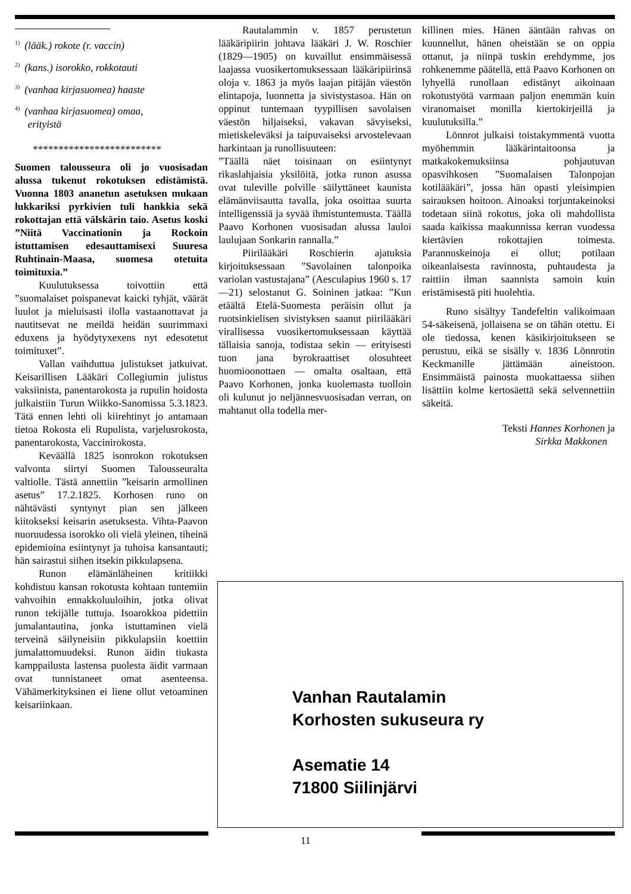<sup>1)</sup> (lääk.) rokote (r. vaccin)
<sup>2)</sup> (kans.) isorokko, rokkotauti
<sup>3)</sup> (vanhaa kirjasuomea) haaste
<sup>4)</sup> (vanhaa kirjasuomea) omaa,
erityistä
*************************
Suomen talousseura oli jo vuosisadan alussa tukenut rokotuksen edistämistä. Vuonna 1803 ananetun asetuksen mukaan lukkariksi pyrkivien tuli hankkia sekä rokottajan että välskärin taio. Asetus koski ”Niitä Vaccinationin ja Rockoin istuttamisen edesauttamisexi Suuresa Ruhtinain-Maasa, suomesa otetuita toimituxia.”
Kuulutuksessa toivottiin että ”suomalaiset poispanevat kaicki tyhjät, väärät luulot ja mieluisasti ilolla vastaanottavat ja nautitsevat ne meildä heidän suurimmaxi eduxens ja hyödytyxexens nyt edesotetut toimituxet”.
Vallan vaihduttua julistukset jatkuivat. Keisarillisen Lääkäri Collegiumin julistus vaksiinista, panentarokosta ja rupulin hoidosta julkaistiin Turun Wiikko-Sanomissa 5.3.1823. Tätä ennen lehti oli kiirehtinyt jo antamaan tietoa Rokosta eli Rupulista, varjelusrokosta, panentarokosta, Vaccinirokosta.
Keväällä 1825 isonrokon rokotuksen valvonta siirtyi Suomen Talousseuralta valtiolle. Tästä annettiin ”keisarin armollinen asetus” 17.2.1825. Korhosen runo on nähtävästi syntynyt pian sen jälkeen kiitokseksi keisarin asetuksesta. Vihta-Paavon nuoruudessa isorokko oli vielä yleinen, tiheinä epidemioina esiintynyt ja tuhoisa kansantauti; hän sairastui siihen itsekin pikkulapsena.
Runon elämänläheinen kritiikki kohdistuu kansan rokotusta kohtaan tuntemiin vahvoihin ennakkoluuloihin, jotka olivat runon tekijälle tuttuja. Isoarokkoa pidettiin jumalantautina, jonka istuttaminen vielä terveinä säilyneisiin pikkulapsiin koettiin jumalattomuudeksi. Runon äidin tiukasta kamppailusta lastensa puolesta äidit varmaan ovat tunnistaneet omat asenteensa. Vähämerkityksinen ei liene ollut vetoaminen keisariinkaan.
Rautalammin v. 1857 perustetun lääkäripiirin johtava lääkäri J. W. Roschier (1829—1905) on kuvaillut ensimmäisessä laajassa vuosikertomuksessaan lääkäripiirinsä oloja v. 1863 ja myös laajan pitäjän väestön elintapoja, luonnetta ja sivistystasoa. Hän on oppinut tuntemaan tyypillisen savolaisen väestön hiljaiseksi, vakavan sävyiseksi, mietiskeleväksi ja taipuvaiseksi arvostelevaan harkintaan ja runollisuuteen:
”Täällä näet toisinaan on esiintynyt rikaslahjaisia yksilöitä, jotka runon asussa ovat tuleville polville säilyttäneet kaunista elämänviisautta tavalla, joka osoittaa suurta intelligenssiä ja syvää ihmistuntemusta. Täällä Paavo Korhonen vuosisadan alussa lauloi laulujaan Sonkarin rannalla.”
Piirilääkäri Roschierin ajatuksia kirjoituksessaan ”Savolainen talonpoika variolan vastustajana” (Aesculapius 1960 s. 17—21) selostanut G. Soininen jatkaa: ”Kun etäältä Etelä-Suomesta peräisin ollut ja ruotsinkielisen sivistyksen saanut piirilääkäri virallisessa vuosikertomuksessaan käyttää tällaisia sanoja, todistaa sekin — erityisesti tuon jana byrokraattiset olosuhteet huomioonottaen — omalta osaltaan, että Paavo Korhonen, jonka kuolemasta tuolloin oli kulunut jo neljännesvuosisadan verran, on mahtanut olla todella mer-
killinen mies. Hänen ääntään rahvas on kuunnellut, hänen oheistään se on oppia ottanut, ja niinpä tuskin erehdymme, jos rohkenemme päätellä, että Paavo Korhonen on lyhyellä runollaan edistänyt aikoinaan rokotustyötä varmaan paljon enemmän kuin viranomaiset monilla kiertokirjeillä ja kuulutuksilla.”
Lönnrot julkaisi toistakymmentä vuotta myöhemmin lääkärintaitoonsa ja matkakokemuksiinsa pohjautuvan opasvihkosen ”Suomalaisen Talonpojan kotilääkäri”, jossa hän opasti yleisimpien sairauksen hoitoon. Ainoaksi torjuntakeinoksi todetaan siinä rokotus, joka oli mahdollista saada kaikissa maakunnissa kerran vuodessa kiertävien rokottajien toimesta. Parannuskeinoja ei ollut; potilaan oikeanlaisesta ravinnosta, puhtaudesta ja raittiin ilman saannista samoin kuin eristämisestä piti huolehtia.
Runo sisältyy Tandefeltin valikoimaan 54-säkeisenä, jollaisena se on tähän otettu. Ei ole tiedossa, kenen käsikirjoitukseen se perustuu, eikä se sisälly v. 1836 Lönnrotin Keckmanille jättämään aineistoon. Ensimmäistä painosta muokattaessa siihen lisättiin kolme kertosäettä sekä selvennettiin säkeitä.
Teksti Hannes Korhonen ja
Sirkka Makkonen
Vanhan Rautalamin
Korhosten sukuseura ry
Asematie 14
71800 Siilinjärvi
11